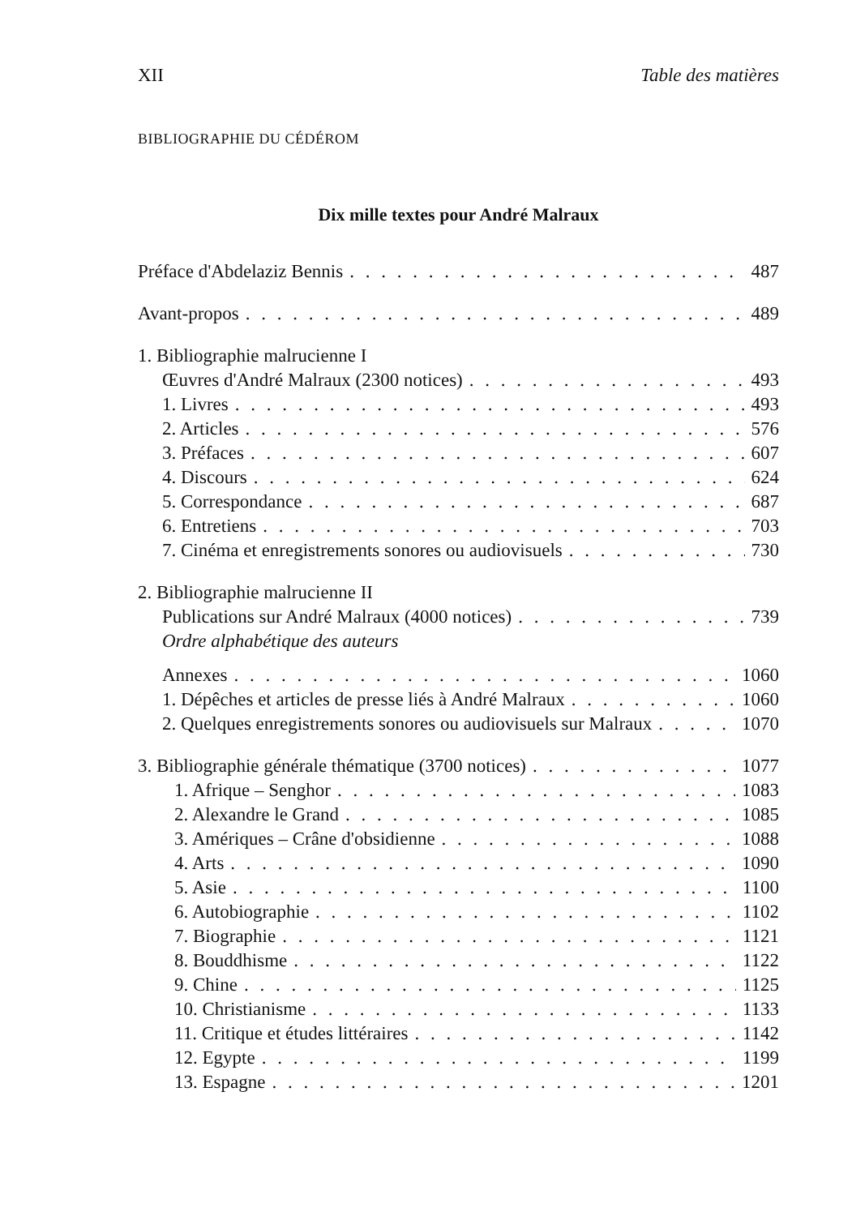XII Table des matières
BIBLIOGRAPHIE DU CÉDÉROM
Dix mille textes pour André Malraux
Préface d'Abdelaziz Bennis 487
Avant-propos 489
1. Bibliographie malrucienne I
Œuvres d'André Malraux (2300 notices) 493
1. Livres 493
2. Articles 576
3. Préfaces 607
4. Discours 624
5. Correspondance 687
6. Entretiens 703
7. Cinéma et enregistrements sonores ou audiovisuels 730
2. Bibliographie malrucienne II
Publications sur André Malraux (4000 notices) 739
Ordre alphabétique des auteurs
Annexes 1060
1. Dépêches et articles de presse liés à André Malraux 1060
2. Quelques enregistrements sonores ou audiovisuels sur Malraux 1070
3. Bibliographie générale thématique (3700 notices) 1077
1. Afrique – Senghor 1083
2. Alexandre le Grand 1085
3. Amériques – Crâne d'obsidienne 1088
4. Arts 1090
5. Asie 1100
6. Autobiographie 1102
7. Biographie 1121
8. Bouddhisme 1122
9. Chine 1125
10. Christianisme 1133
11. Critique et études littéraires 1142
12. Egypte 1199
13. Espagne 1201